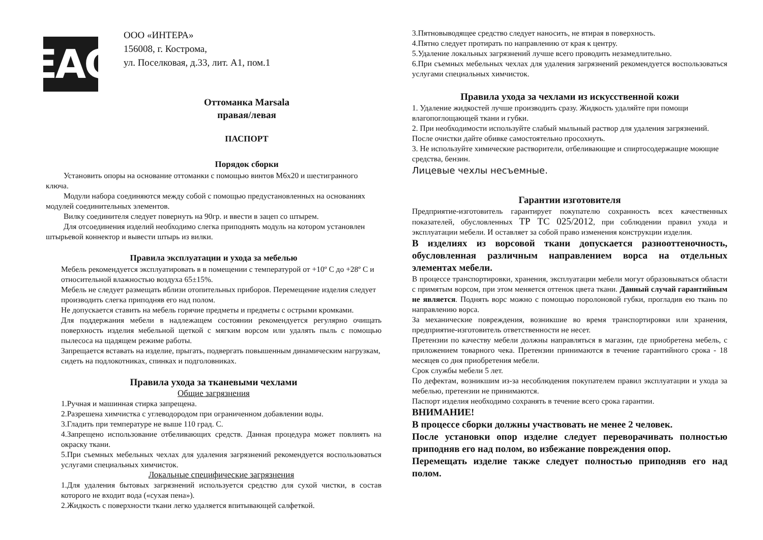EAC
ООО «ИНТЕРА»
156008, г. Кострома,
ул. Поселковая, д.33, лит. А1, пом.1
Оттоманка Marsala
правая/левая
ПАСПОРТ
Порядок сборки
Установить опоры на основание оттоманки с помощью винтов М6х20 и шестигранного ключа.
Модули набора соединяются между собой с помощью предустановленных на основаниях модулей соединительных элементов.
Вилку соединителя следует повернуть на 90гр. и ввести в зацеп со штырем.
Для отсоединения изделий необходимо слегка приподнять модуль на котором установлен штырьевой коннектор и вывести штырь из вилки.
Правила эксплуатации и ухода за мебелью
Мебель рекомендуется эксплуатировать в в помещении с температурой от +10º С до +28º С и относительной влажностью воздуха 65±15%.
Мебель не следует размещать вблизи отопительных приборов. Перемещение изделия следует производить слегка приподняв его над полом.
Не допускается ставить на мебель горячие предметы и предметы с острыми кромками.
Для поддержания мебели в надлежащем состоянии рекомендуется регулярно очищать поверхность изделия мебельной щеткой с мягким ворсом или удалять пыль с помощью пылесоса на щадящем режиме работы.
Запрещается вставать на изделие, прыгать, подвергать повышенным динамическим нагрузкам, сидеть на подлокотниках, спинках и подголовниках.
Правила ухода за тканевыми чехлами
Общие загрязнения
1.Ручная и машинная стирка запрещена.
2.Разрешена химчистка с углеводородом при ограниченном добавлении воды.
3.Гладить при температуре не выше 110 град. С.
4.Запрещено использование отбеливающих средств. Данная процедура может повлиять на окраску ткани.
5.При съемных мебельных чехлах для удаления загрязнений рекомендуется воспользоваться услугами специальных химчисток.
Локальные специфические загрязнения
1.Для удаления бытовых загрязнений используется средство для сухой чистки, в состав которого не входит вода («сухая пена»).
2.Жидкость с поверхности ткани легко удаляется впитывающей салфеткой.
3.Пятновыводящее средство следует наносить, не втирая в поверхность.
4.Пятно следует протирать по направлению от края к центру.
5.Удаление локальных загрязнений лучше всего проводить незамедлительно.
6.При съемных мебельных чехлах для удаления загрязнений рекомендуется воспользоваться услугами специальных химчисток.
Правила ухода за чехлами из искусственной кожи
1. Удаление жидкостей лучше производить сразу. Жидкость удаляйте при помощи влагопоглощающей ткани и губки.
2. При необходимости используйте слабый мыльный раствор для удаления загрязнений. После очистки дайте обивке самостоятельно просохнуть.
3. Не используйте химические растворители, отбеливающие и спиртосодержащие моющие средства, бензин.
Лицевые чехлы несъемные.
Гарантии изготовителя
Предприятие-изготовитель гарантирует покупателю сохранность всех качественных показателей, обусловленных ТР ТС 025/2012, при соблюдении правил ухода и эксплуатации мебели. И оставляет за собой право изменения конструкции изделия.
В изделиях из ворсовой ткани допускается разнооттеночность, обусловленная различным направлением ворса на отдельных элементах мебели.
В процессе транспортировки, хранения, эксплуатации мебели могут образовываться области с примятым ворсом, при этом меняется оттенок цвета ткани. Данный случай гарантийным не является. Поднять ворс можно с помощью поролоновой губки, прогладив ею ткань по направлению ворса.
За механические повреждения, возникшие во время транспортировки или хранения, предприятие-изготовитель ответственности не несет.
Претензии по качеству мебели должны направляться в магазин, где приобретена мебель, с приложением товарного чека. Претензии принимаются в течение гарантийного срока - 18 месяцев со дня приобретения мебели.
Срок службы мебели 5 лет.
По дефектам, возникшим из-за несоблюдения покупателем правил эксплуатации и ухода за мебелью, претензии не принимаются.
Паспорт изделия необходимо сохранять в течение всего срока гарантии.
ВНИМАНИЕ!
В процессе сборки должны участвовать не менее 2 человек.
После установки опор изделие следует переворачивать полностью приподняв его над полом, во избежание повреждения опор.
Перемещать изделие также следует полностью приподняв его над полом.